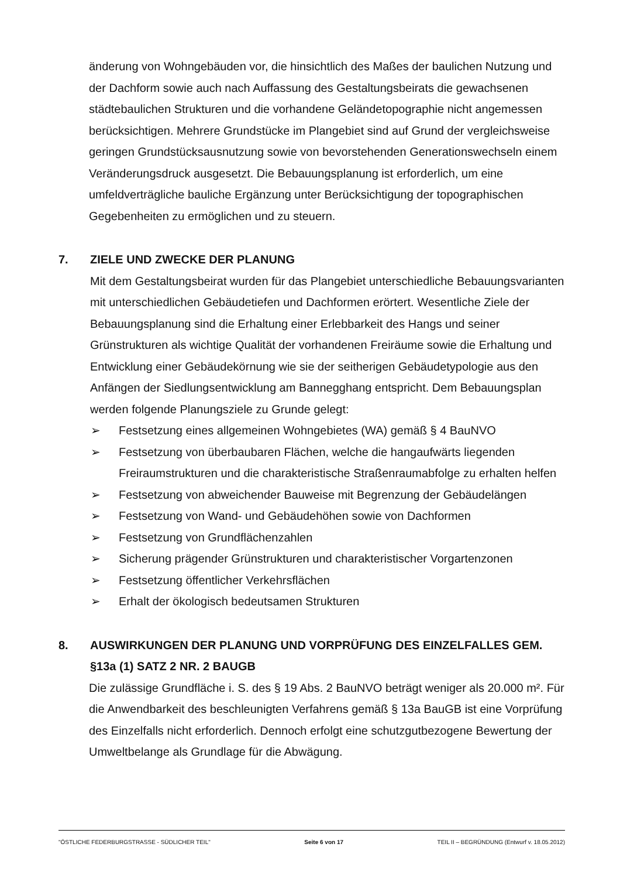änderung von Wohngebäuden vor, die hinsichtlich des Maßes der baulichen Nutzung und der Dachform sowie auch nach Auffassung des Gestaltungsbeirats die gewachsenen städtebaulichen Strukturen und die vorhandene Geländetopographie nicht angemessen berücksichtigen. Mehrere Grundstücke im Plangebiet sind auf Grund der vergleichsweise geringen Grundstücksausnutzung sowie von bevorstehenden Generationswechseln einem Veränderungsdruck ausgesetzt. Die Bebauungsplanung ist erforderlich, um eine umfeldverträgliche bauliche Ergänzung unter Berücksichtigung der topographischen Gegebenheiten zu ermöglichen und zu steuern.
7. ZIELE UND ZWECKE DER PLANUNG
Mit dem Gestaltungsbeirat wurden für das Plangebiet unterschiedliche Bebauungsvarianten mit unterschiedlichen Gebäudetiefen und Dachformen erörtert. Wesentliche Ziele der Bebauungsplanung sind die Erhaltung einer Erlebbarkeit des Hangs und seiner Grünstrukturen als wichtige Qualität der vorhandenen Freiräume sowie die Erhaltung und Entwicklung einer Gebäudekörnung wie sie der seitherigen Gebäudetypologie aus den Anfängen der Siedlungsentwicklung am Bannegghang entspricht. Dem Bebauungsplan werden folgende Planungsziele zu Grunde gelegt:
➢ Festsetzung eines allgemeinen Wohngebietes (WA) gemäß § 4 BauNVO
➢ Festsetzung von überbaubaren Flächen, welche die hangaufwärts liegenden Freiraumstrukturen und die charakteristische Straßenraumabfolge zu erhalten helfen
➢ Festsetzung von abweichender Bauweise mit Begrenzung der Gebäudelängen
➢ Festsetzung von Wand- und Gebäudehöhen sowie von Dachformen
➢ Festsetzung von Grundflächenzahlen
➢ Sicherung prägender Grünstrukturen und charakteristischer Vorgartenzonen
➢ Festsetzung öffentlicher Verkehrsflächen
➢ Erhalt der ökologisch bedeutsamen Strukturen
8. AUSWIRKUNGEN DER PLANUNG UND VORPRÜFUNG DES EINZELFALLES GEM. §13a (1) SATZ 2 NR. 2 BAUGB
Die zulässige Grundfläche i. S. des § 19 Abs. 2 BauNVO beträgt weniger als 20.000 m². Für die Anwendbarkeit des beschleunigten Verfahrens gemäß § 13a BauGB ist eine Vorprüfung des Einzelfalls nicht erforderlich. Dennoch erfolgt eine schutzgutbezogene Bewertung der Umweltbelange als Grundlage für die Abwägung.
"ÖSTLICHE FEDERBURGSTRASSE - SÜDLICHER TEIL" Seite 6 von 17 TEIL II – BEGRÜNDUNG (Entwurf v. 18.05.2012)